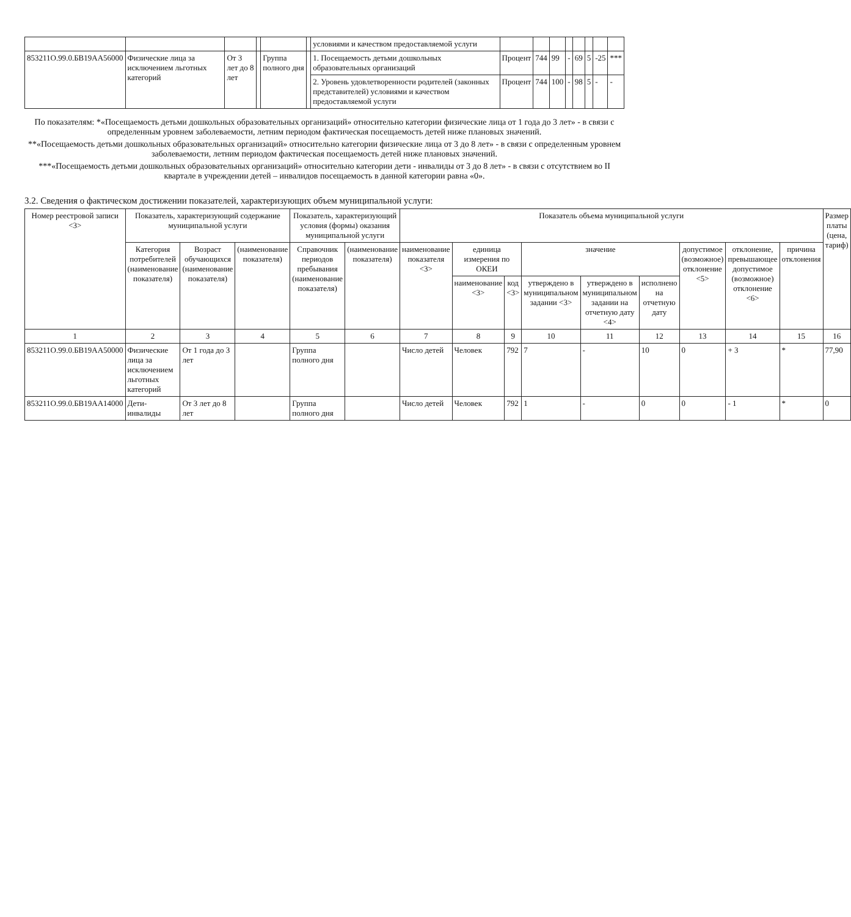| | | | | | | условиями и качеством предоставляемой услуги | | | | | | | | |
| 853211О.99.0.БВ19АА56000 | Физические лица за исключением льготных категорий | От 3 лет до 8 лет | | Группа полного дня | | 1. Посещаемость детьми дошкольных образовательных организаций | Процент | 744 | 99 | - | 69 | 5 | -25 | *** |
| | | | | | | 2. Уровень удовлетворенности родителей (законных представителей) условиями и качеством предоставляемой услуги | Процент | 744 | 100 | - | 98 | 5 | - | - |
По показателям: *«Посещаемость детьми дошкольных образовательных организаций» относительно категории физические лица от 1 года до 3 лет» - в связи с определенным уровнем заболеваемости, летним периодом фактическая посещаемость детей ниже плановых значений.
**«Посещаемость детьми дошкольных образовательных организаций» относительно категории физические лица от 3 до 8 лет» - в связи с определенным уровнем заболеваемости, летним периодом фактическая посещаемость детей ниже плановых значений.
***«Посещаемость детьми дошкольных образовательных организаций» относительно категории дети - инвалиды от 3 до 8 лет» - в связи с отсутствием во II квартале в учреждении детей – инвалидов посещаемость в данной категории равна «0».
3.2. Сведения о фактическом достижении показателей, характеризующих объем муниципальной услуги:
| Номер реестровой записи <3> | Показатель, характеризующий содержание муниципальной услуги | | | Показатель, характеризующий условия (формы) оказания муниципальной услуги | | Показатель объема муниципальной услуги | | | | | | | | | Размер платы (цена, тариф) |
| --- | --- | --- | --- | --- | --- | --- | --- | --- | --- | --- | --- | --- | --- | --- | --- |
| | Категория потребителей (наименование показателя) | Возраст обучающихся (наименование показателя) | (наименование показателя) | Справочник периодов пребывания (наименование показателя) | (наименование показателя) | наименование показателя <3> | единица измерения по ОКЕИ | | значение | | | допустимое (возможное) отклонение <5> | отклонение, превышающее допустимое (возможное) отклонение <6> | причина отклонения | |
| | | | | | | | наименование <3> | код <3> | утверждено в муниципальном задании <3> | утверждено в муниципальном задании на отчетную дату <4> | исполнено на отчетную дату | | | | |
| 1 | 2 | 3 | 4 | 5 | 6 | 7 | 8 | 9 | 10 | 11 | 12 | 13 | 14 | 15 | 16 |
| 853211О.99.0.БВ19АА50000 | Физические лица за исключением льготных категорий | От 1 года до 3 лет | | Группа полного дня | | Число детей | Человек | 792 | 7 | - | 10 | 0 | + 3 | * | 77,90 |
| 853211О.99.0.БВ19АА14000 | Дети-инвалиды | От 3 лет до 8 лет | | Группа полного дня | | Число детей | Человек | 792 | 1 | - | 0 | 0 | - 1 | * | 0 |